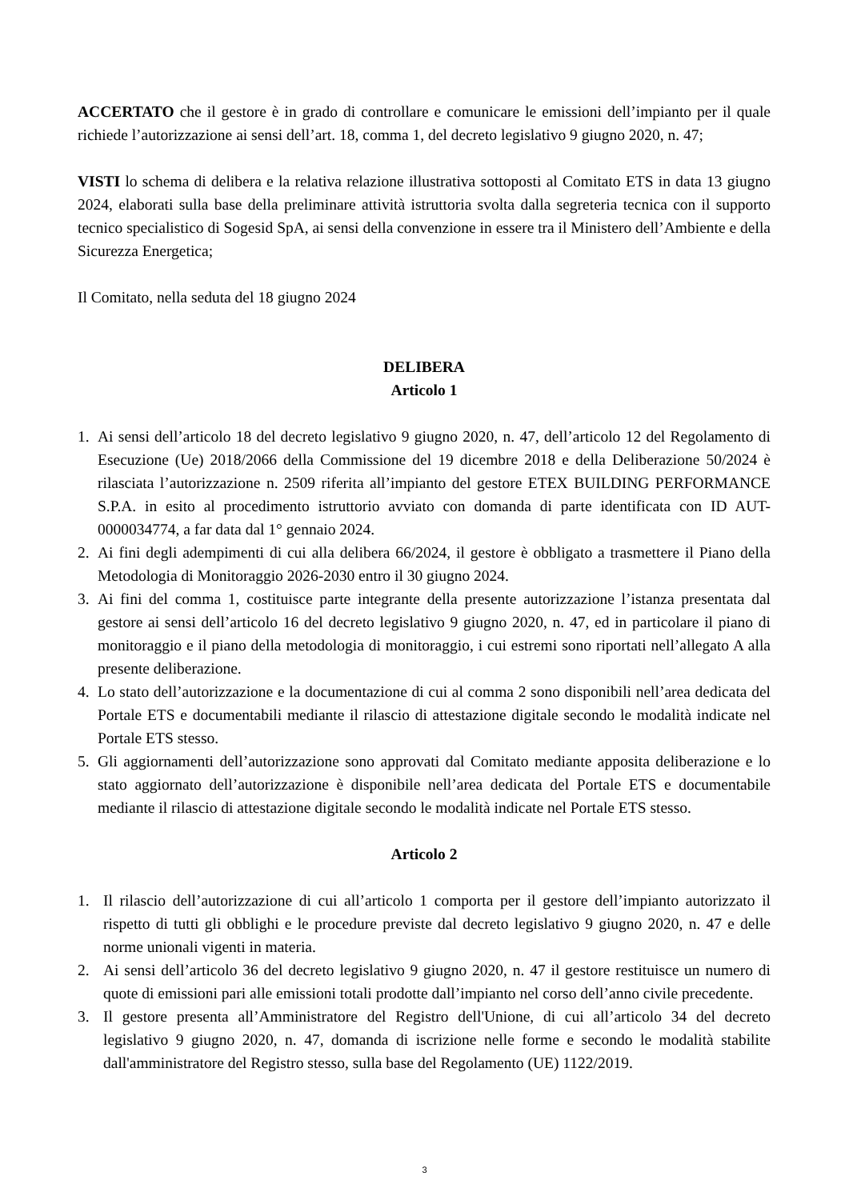ACCERTATO che il gestore è in grado di controllare e comunicare le emissioni dell’impianto per il quale richiede l’autorizzazione ai sensi dell’art. 18, comma 1, del decreto legislativo 9 giugno 2020, n. 47;
VISTI lo schema di delibera e la relativa relazione illustrativa sottoposti al Comitato ETS in data 13 giugno 2024, elaborati sulla base della preliminare attività istruttoria svolta dalla segreteria tecnica con il supporto tecnico specialistico di Sogesid SpA, ai sensi della convenzione in essere tra il Ministero dell’Ambiente e della Sicurezza Energetica;
Il Comitato, nella seduta del 18 giugno 2024
DELIBERA
Articolo 1
1. Ai sensi dell’articolo 18 del decreto legislativo 9 giugno 2020, n. 47, dell’articolo 12 del Regolamento di Esecuzione (Ue) 2018/2066 della Commissione del 19 dicembre 2018 e della Deliberazione 50/2024 è rilasciata l’autorizzazione n. 2509 riferita all’impianto del gestore ETEX BUILDING PERFORMANCE S.P.A. in esito al procedimento istruttorio avviato con domanda di parte identificata con ID AUT-0000034774, a far data dal 1° gennaio 2024.
2. Ai fini degli adempimenti di cui alla delibera 66/2024, il gestore è obbligato a trasmettere il Piano della Metodologia di Monitoraggio 2026-2030 entro il 30 giugno 2024.
3. Ai fini del comma 1, costituisce parte integrante della presente autorizzazione l’istanza presentata dal gestore ai sensi dell’articolo 16 del decreto legislativo 9 giugno 2020, n. 47, ed in particolare il piano di monitoraggio e il piano della metodologia di monitoraggio, i cui estremi sono riportati nell’allegato A alla presente deliberazione.
4. Lo stato dell’autorizzazione e la documentazione di cui al comma 2 sono disponibili nell’area dedicata del Portale ETS e documentabili mediante il rilascio di attestazione digitale secondo le modalità indicate nel Portale ETS stesso.
5. Gli aggiornamenti dell’autorizzazione sono approvati dal Comitato mediante apposita deliberazione e lo stato aggiornato dell’autorizzazione è disponibile nell’area dedicata del Portale ETS e documentabile mediante il rilascio di attestazione digitale secondo le modalità indicate nel Portale ETS stesso.
Articolo 2
1. Il rilascio dell’autorizzazione di cui all’articolo 1 comporta per il gestore dell’impianto autorizzato il rispetto di tutti gli obblighi e le procedure previste dal decreto legislativo 9 giugno 2020, n. 47 e delle norme unionali vigenti in materia.
2. Ai sensi dell’articolo 36 del decreto legislativo 9 giugno 2020, n. 47 il gestore restituisce un numero di quote di emissioni pari alle emissioni totali prodotte dall’impianto nel corso dell’anno civile precedente.
3. Il gestore presenta all’Amministratore del Registro dell'Unione, di cui all’articolo 34 del decreto legislativo 9 giugno 2020, n. 47, domanda di iscrizione nelle forme e secondo le modalità stabilite dall'amministratore del Registro stesso, sulla base del Regolamento (UE) 1122/2019.
3